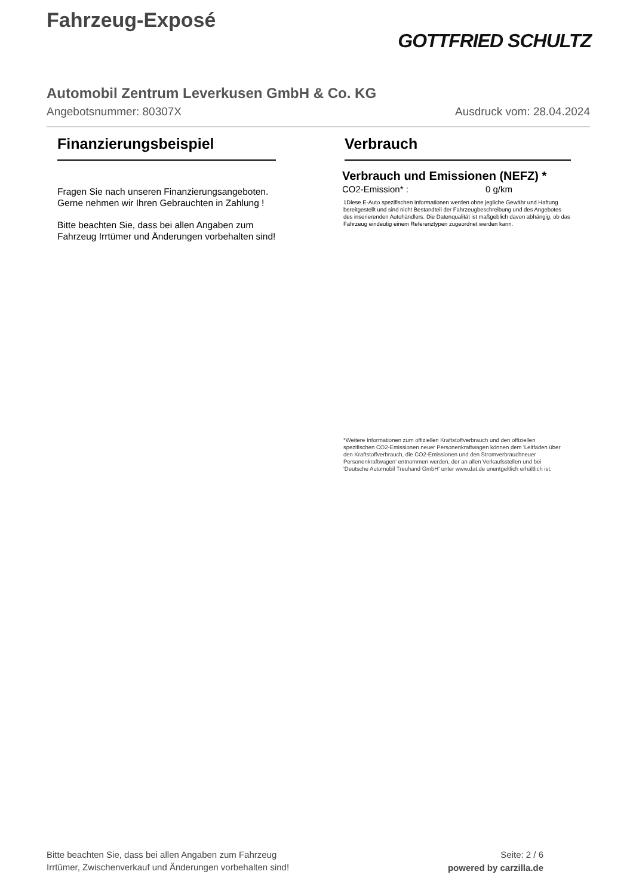Fahrzeug-Exposé
GOTTFRIED SCHULTZ
Automobil Zentrum Leverkusen GmbH & Co. KG
Angebotsnummer: 80307X Ausdruck vom: 28.04.2024
Finanzierungsbeispiel
Fragen Sie nach unseren Finanzierungsangeboten.
Gerne nehmen wir Ihren Gebrauchten in Zahlung !
Bitte beachten Sie, dass bei allen Angaben zum Fahrzeug Irrtümer und Änderungen vorbehalten sind!
Verbrauch
Verbrauch und Emissionen (NEFZ) *
CO2-Emission* : 0 g/km
1Diese E-Auto spezifischen Informationen werden ohne jegliche Gewähr und Haftung bereitgestellt und sind nicht Bestandteil der Fahrzeugbeschreibung und des Angebotes des inserierenden Autohändlers. Die Datenqualität ist maßgeblich davon abhängig, ob das Fahrzeug eindeutig einem Referenztypen zugeordnet werden kann.
*Weitere Informationen zum offiziellen Kraftstoffverbrauch und den offiziellen spezifischen CO2-Emissionen neuer Personenkraftwagen können dem 'Leitfaden über den Kraftstoffverbrauch, die CO2-Emissionen und den Stromverbrauchneuer Personenkraftwagen' entnommen werden, der an allen Verkaufsstellen und bei 'Deutsche Automobil Treuhand GmbH' unter www.dat.de unentgeltlich erhältlich ist.
Bitte beachten Sie, dass bei allen Angaben zum Fahrzeug
Irrtümer, Zwischenverkauf und Änderungen vorbehalten sind!
Seite: 2 / 6
powered by carzilla.de